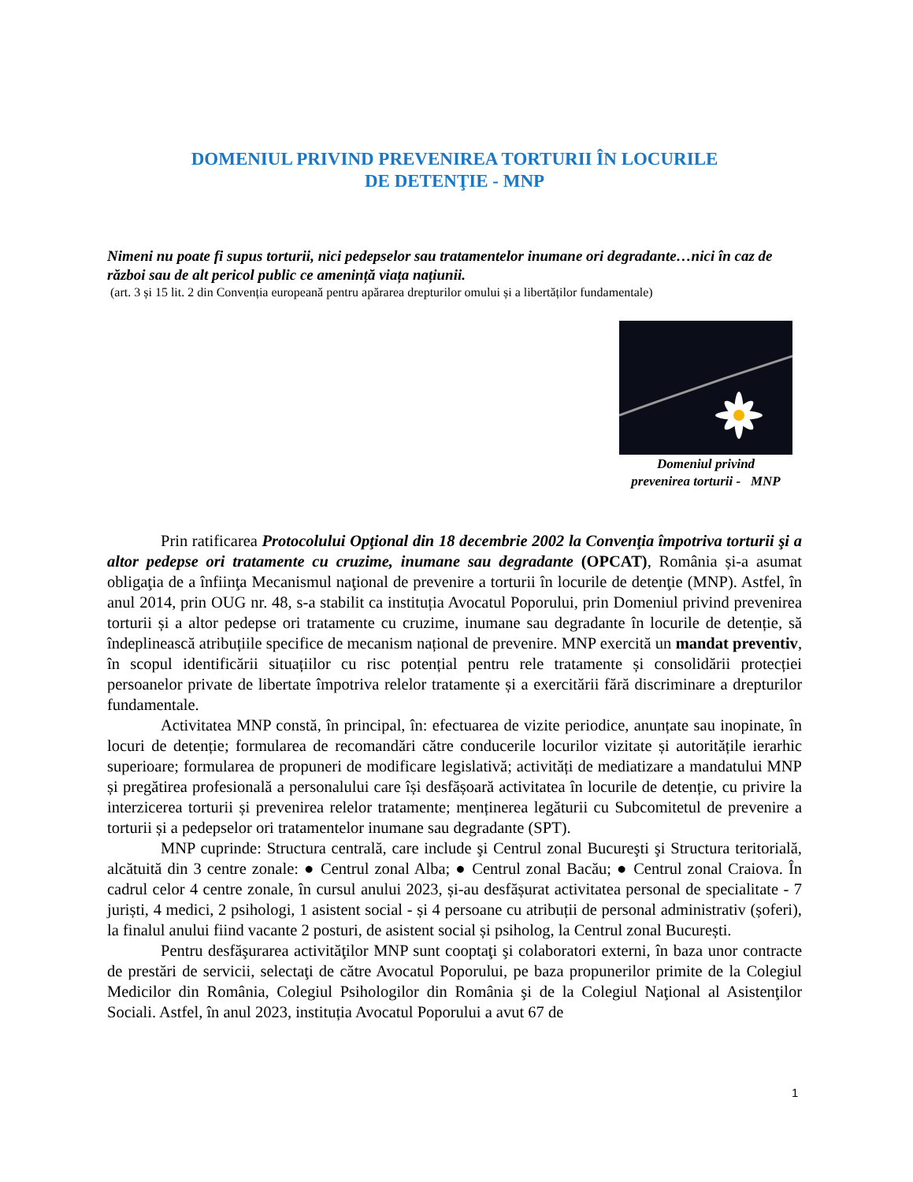DOMENIUL PRIVIND PREVENIREA TORTURII ÎN LOCURILE
DE DETENŢIE - MNP
Nimeni nu poate fi supus torturii, nici pedepselor sau tratamentelor inumane ori degradante…nici în caz de război sau de alt pericol public ce amenință viața națiunii.
(art. 3 și 15 lit. 2 din Convenția europeană pentru apărarea drepturilor omului și a libertăților fundamentale)
Domeniul privind
prevenirea torturii - MNP
Prin ratificarea Protocolului Opţional din 18 decembrie 2002 la Convenţia împotriva torturii şi a altor pedepse ori tratamente cu cruzime, inumane sau degradante (OPCAT), România și-a asumat obligaţia de a înfiinţa Mecanismul naţional de prevenire a torturii în locurile de detenţie (MNP). Astfel, în anul 2014, prin OUG nr. 48, s-a stabilit ca instituția Avocatul Poporului, prin Domeniul privind prevenirea torturii și a altor pedepse ori tratamente cu cruzime, inumane sau degradante în locurile de detenție, să îndeplinească atribuțiile specifice de mecanism național de prevenire. MNP exercită un mandat preventiv, în scopul identificării situațiilor cu risc potențial pentru rele tratamente și consolidării protecției persoanelor private de libertate împotriva relelor tratamente și a exercitării fără discriminare a drepturilor fundamentale.
Activitatea MNP constă, în principal, în: efectuarea de vizite periodice, anunțate sau inopinate, în locuri de detenție; formularea de recomandări către conducerile locurilor vizitate și autoritățile ierarhic superioare; formularea de propuneri de modificare legislativă; activități de mediatizare a mandatului MNP și pregătirea profesională a personalului care își desfășoară activitatea în locurile de detenție, cu privire la interzicerea torturii și prevenirea relelor tratamente; menținerea legăturii cu Subcomitetul de prevenire a torturii și a pedepselor ori tratamentelor inumane sau degradante (SPT).
MNP cuprinde: Structura centrală, care include şi Centrul zonal Bucureşti şi Structura teritorială, alcătuită din 3 centre zonale: ● Centrul zonal Alba; ● Centrul zonal Bacău; ● Centrul zonal Craiova. În cadrul celor 4 centre zonale, în cursul anului 2023, și-au desfășurat activitatea personal de specialitate - 7 juriști, 4 medici, 2 psihologi, 1 asistent social - și 4 persoane cu atribuții de personal administrativ (șoferi), la finalul anului fiind vacante 2 posturi, de asistent social și psiholog, la Centrul zonal București.
Pentru desfăşurarea activităţilor MNP sunt cooptaţi şi colaboratori externi, în baza unor contracte de prestări de servicii, selectaţi de către Avocatul Poporului, pe baza propunerilor primite de la Colegiul Medicilor din România, Colegiul Psihologilor din România şi de la Colegiul Naţional al Asistenţilor Sociali. Astfel, în anul 2023, instituția Avocatul Poporului a avut 67 de
1